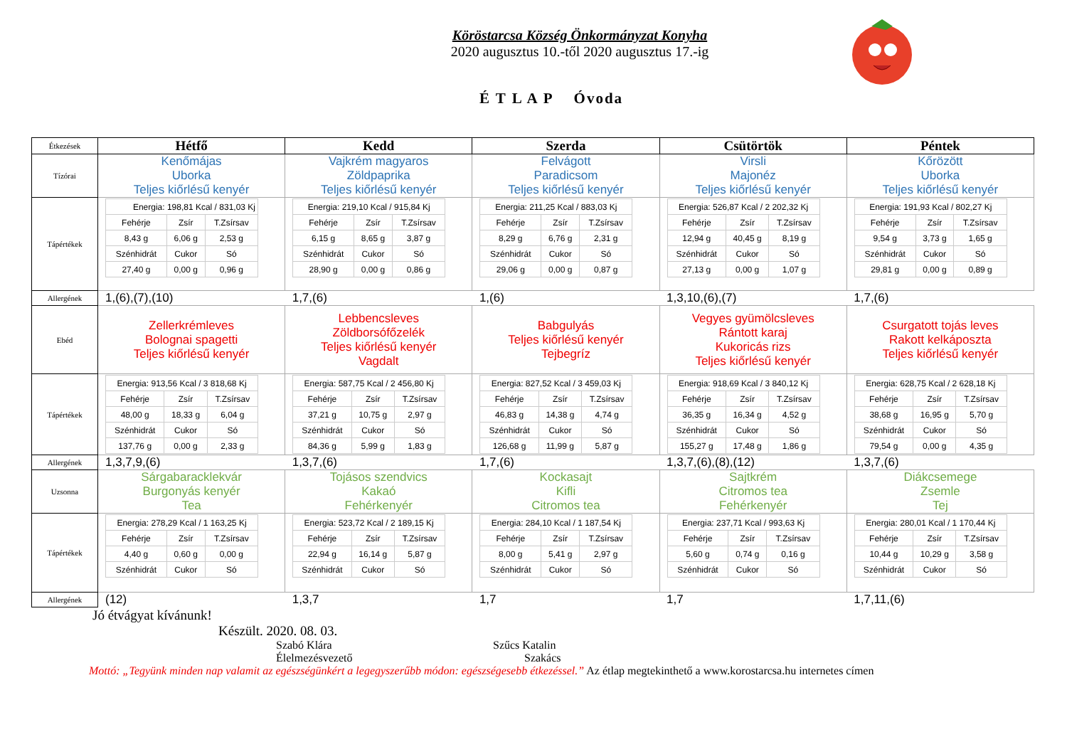Köröstarcsa Község Önkormányzat Konyha
2020 augusztus 10.-től 2020 augusztus 17.-ig
É T L A P Óvoda
| Étkezések | Hétfő | Kedd | Szerda | Csütörtök | Péntek |
| Tízórai | Kenőmájas Uborka Teljes kiőrlésű kenyér | Vajkrém magyaros Zöldpaprika Teljes kiőrlésű kenyér | Felvágott Paradicsom Teljes kiőrlésű kenyér | Virsli Majonéz Teljes kiőrlésű kenyér | Kőrözött Uborka Teljes kiőrlésű kenyér |
| Tápértékek | / Energia: 198,81 Kcal / 831,03 Kj / / / / Fehérje / Zsír / T.Zsírsav / / 8,43 g / 6,06 g / 2,53 g / / Szénhidrát / Cukor / Só / / 27,40 g / 0,00 g / 0,96 g / | / Energia: 219,10 Kcal / 915,84 Kj / / / / Fehérje / Zsír / T.Zsírsav / / 6,15 g / 8,65 g / 3,87 g / / Szénhidrát / Cukor / Só / / 28,90 g / 0,00 g / 0,86 g / | / Energia: 211,25 Kcal / 883,03 Kj / / / / Fehérje / Zsír / T.Zsírsav / / 8,29 g / 6,76 g / 2,31 g / / Szénhidrát / Cukor / Só / / 29,06 g / 0,00 g / 0,87 g / | / Energia: 526,87 Kcal / 2 202,32 Kj / / / / Fehérje / Zsír / T.Zsírsav / / 12,94 g / 40,45 g / 8,19 g / / Szénhidrát / Cukor / Só / / 27,13 g / 0,00 g / 1,07 g / | / Energia: 191,93 Kcal / 802,27 Kj / / / / Fehérje / Zsír / T.Zsírsav / / 9,54 g / 3,73 g / 1,65 g / / Szénhidrát / Cukor / Só / / 29,81 g / 0,00 g / 0,89 g / |
| Allergének | 1,(6),(7),(10) | 1,7,(6) | 1,(6) | 1,3,10,(6),(7) | 1,7,(6) |
| Ebéd | Zellerkrémleves Bolognai spagetti Teljes kiőrlésű kenyér | Lebbencsleves Zöldborsófőzelék Teljes kiőrlésű kenyér Vagdalt | Babgulyás Teljes kiőrlésű kenyér Tejbegríz | Vegyes gyümölcsleves Rántott karaj Kukoricás rizs Teljes kiőrlésű kenyér | Csurgatott tojás leves Rakott kelkáposzta Teljes kiőrlésű kenyér |
| Tápértékek | / Energia: 913,56 Kcal / 3 818,68 Kj / / / / Fehérje / Zsír / T.Zsírsav / / 48,00 g / 18,33 g / 6,04 g / / Szénhidrát / Cukor / Só / / 137,76 g / 0,00 g / 2,33 g / | / Energia: 587,75 Kcal / 2 456,80 Kj / / / / Fehérje / Zsír / T.Zsírsav / / 37,21 g / 10,75 g / 2,97 g / / Szénhidrát / Cukor / Só / / 84,36 g / 5,99 g / 1,83 g / | / Energia: 827,52 Kcal / 3 459,03 Kj / / / / Fehérje / Zsír / T.Zsírsav / / 46,83 g / 14,38 g / 4,74 g / / Szénhidrát / Cukor / Só / / 126,68 g / 11,99 g / 5,87 g / | / Energia: 918,69 Kcal / 3 840,12 Kj / / / / Fehérje / Zsír / T.Zsírsav / / 36,35 g / 16,34 g / 4,52 g / / Szénhidrát / Cukor / Só / / 155,27 g / 17,48 g / 1,86 g / | / Energia: 628,75 Kcal / 2 628,18 Kj / / / / Fehérje / Zsír / T.Zsírsav / / 38,68 g / 16,95 g / 5,70 g / / Szénhidrát / Cukor / Só / / 79,54 g / 0,00 g / 4,35 g / |
| Allergének | 1,3,7,9,(6) | 1,3,7,(6) | 1,7,(6) | 1,3,7,(6),(8),(12) | 1,3,7,(6) |
| Uzsonna | Sárgabaracklekvár Burgonyás kenyér Tea | Tojásos szendvics Kakaó Fehérkenyér | Kockasajt Kifli Citromos tea | Sajtkrém Citromos tea Fehérkenyér | Diákcsemege Zsemle Tej |
| Tápértékek | / Energia: 278,29 Kcal / 1 163,25 Kj / / / / Fehérje / Zsír / T.Zsírsav / / 4,40 g / 0,60 g / 0,00 g / / Szénhidrát / Cukor / Só / | / Energia: 523,72 Kcal / 2 189,15 Kj / / / / Fehérje / Zsír / T.Zsírsav / / 22,94 g / 16,14 g / 5,87 g / / Szénhidrát / Cukor / Só / | / Energia: 284,10 Kcal / 1 187,54 Kj / / / / Fehérje / Zsír / T.Zsírsav / / 8,00 g / 5,41 g / 2,97 g / / Szénhidrát / Cukor / Só / | / Energia: 237,71 Kcal / 993,63 Kj / / / / Fehérje / Zsír / T.Zsírsav / / 5,60 g / 0,74 g / 0,16 g / / Szénhidrát / Cukor / Só / | / Energia: 280,01 Kcal / 1 170,44 Kj / / / / Fehérje / Zsír / T.Zsírsav / / 10,44 g / 10,29 g / 3,58 g / / Szénhidrát / Cukor / Só / |
| Allergének | (12) | 1,3,7 | 1,7 | 1,7 | 1,7,11,(6) |
Jó étvágyat kívánunk!
Készült. 2020. 08. 03.
Szabó Klára
Élelmezésvezető Szűcs Katalin
Szakács
Mottó: „Tegyünk minden nap valamit az egészségünkért a legegyszerűbb módon: egészségesebb étkezéssel.” Az étlap megtekinthető a www.korostarcsa.hu internetes címen